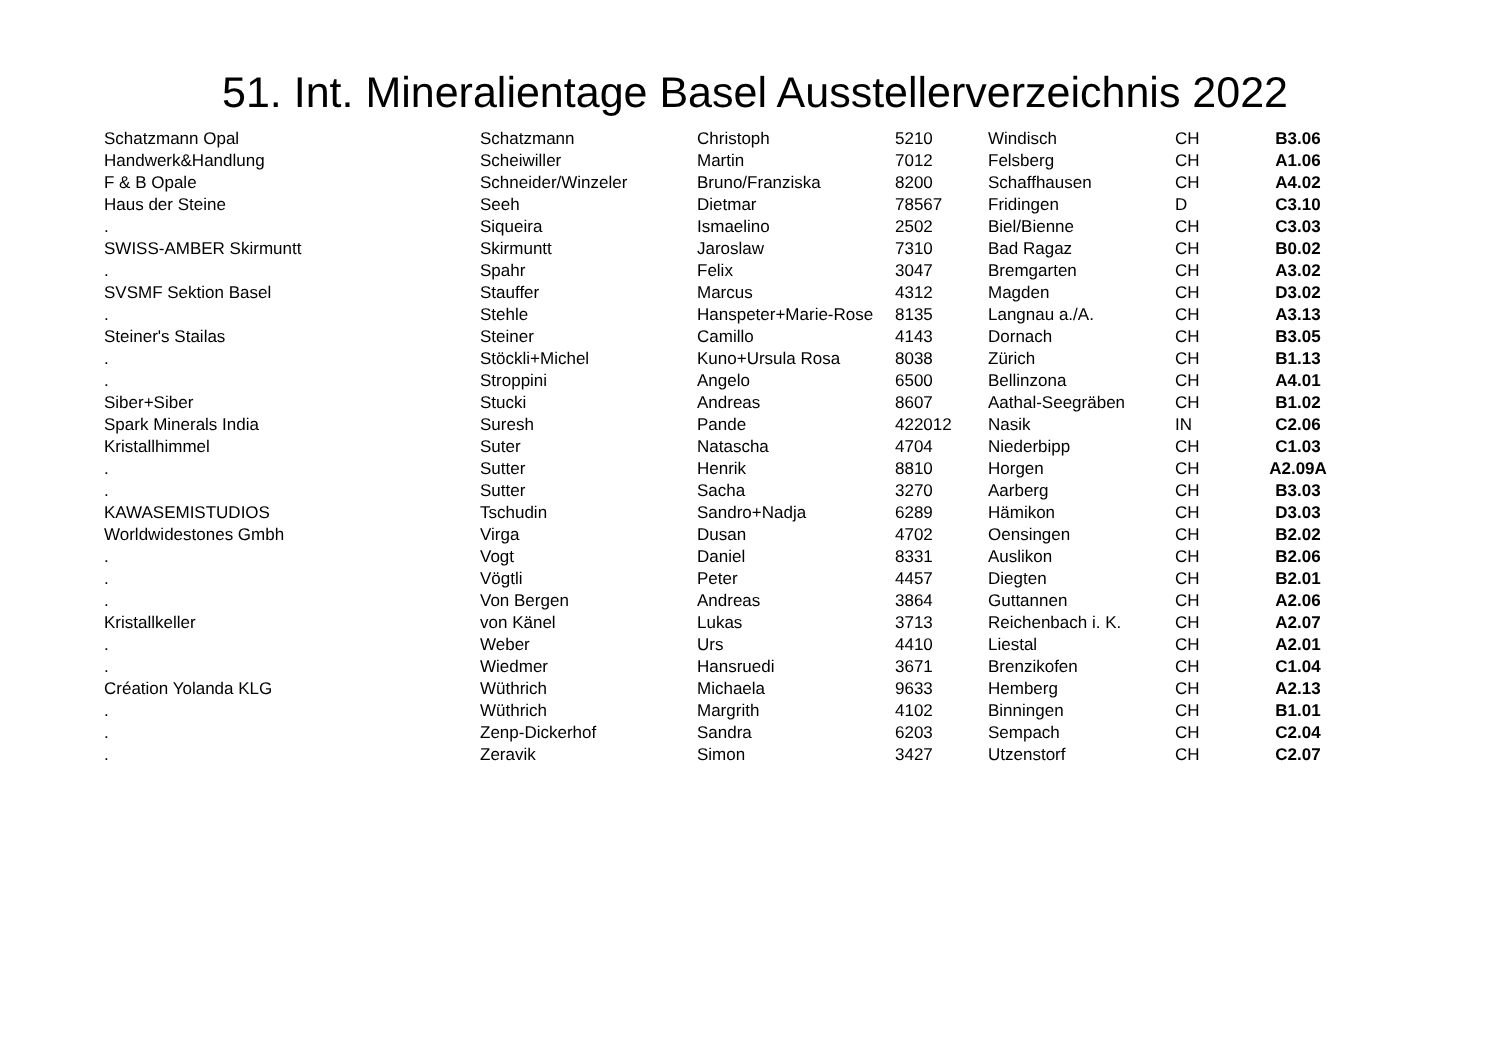51. Int. Mineralientage Basel Ausstellerverzeichnis 2022
| Schatzmann Opal | Schatzmann | Christoph | 5210 | Windisch | CH | B3.06 |
| Handwerk&Handlung | Scheiwiller | Martin | 7012 | Felsberg | CH | A1.06 |
| F & B Opale | Schneider/Winzeler | Bruno/Franziska | 8200 | Schaffhausen | CH | A4.02 |
| Haus der Steine | Seeh | Dietmar | 78567 | Fridingen | D | C3.10 |
| . | Siqueira | Ismaelino | 2502 | Biel/Bienne | CH | C3.03 |
| SWISS-AMBER Skirmuntt | Skirmuntt | Jaroslaw | 7310 | Bad Ragaz | CH | B0.02 |
| . | Spahr | Felix | 3047 | Bremgarten | CH | A3.02 |
| SVSMF Sektion Basel | Stauffer | Marcus | 4312 | Magden | CH | D3.02 |
| . | Stehle | Hanspeter+Marie-Rose | 8135 | Langnau a./A. | CH | A3.13 |
| Steiner's Stailas | Steiner | Camillo | 4143 | Dornach | CH | B3.05 |
| . | Stöckli+Michel | Kuno+Ursula Rosa | 8038 | Zürich | CH | B1.13 |
| . | Stroppini | Angelo | 6500 | Bellinzona | CH | A4.01 |
| Siber+Siber | Stucki | Andreas | 8607 | Aathal-Seegräben | CH | B1.02 |
| Spark Minerals India | Suresh | Pande | 422012 | Nasik | IN | C2.06 |
| Kristallhimmel | Suter | Natascha | 4704 | Niederbipp | CH | C1.03 |
| . | Sutter | Henrik | 8810 | Horgen | CH | A2.09A |
| . | Sutter | Sacha | 3270 | Aarberg | CH | B3.03 |
| KAWASEMISTUDIOS | Tschudin | Sandro+Nadja | 6289 | Hämikon | CH | D3.03 |
| Worldwidestones Gmbh | Virga | Dusan | 4702 | Oensingen | CH | B2.02 |
| . | Vogt | Daniel | 8331 | Auslikon | CH | B2.06 |
| . | Vögtli | Peter | 4457 | Diegten | CH | B2.01 |
| . | Von Bergen | Andreas | 3864 | Guttannen | CH | A2.06 |
| Kristallkeller | von Känel | Lukas | 3713 | Reichenbach i. K. | CH | A2.07 |
| . | Weber | Urs | 4410 | Liestal | CH | A2.01 |
| . | Wiedmer | Hansruedi | 3671 | Brenzikofen | CH | C1.04 |
| Création Yolanda KLG | Wüthrich | Michaela | 9633 | Hemberg | CH | A2.13 |
| . | Wüthrich | Margrith | 4102 | Binningen | CH | B1.01 |
| . | Zenp-Dickerhof | Sandra | 6203 | Sempach | CH | C2.04 |
| . | Zeravik | Simon | 3427 | Utzenstorf | CH | C2.07 |